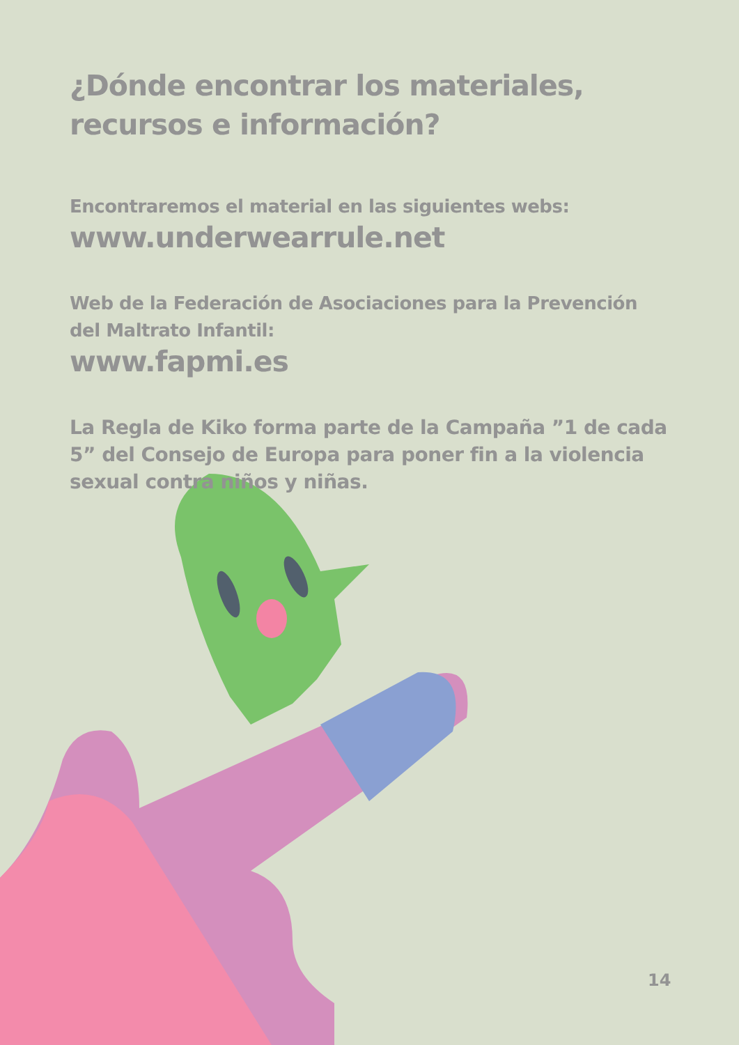¿Dónde encontrar los materiales, recursos e información?
Encontraremos el material en las siguientes webs:
www.underwearrule.net
Web de la Federación de Asociaciones para la Prevención del Maltrato Infantil:
www.fapmi.es
La Regla de Kiko forma parte de la Campaña ”1 de cada 5” del Consejo de Europa para poner fin a la violencia sexual contra niños y niñas.
14